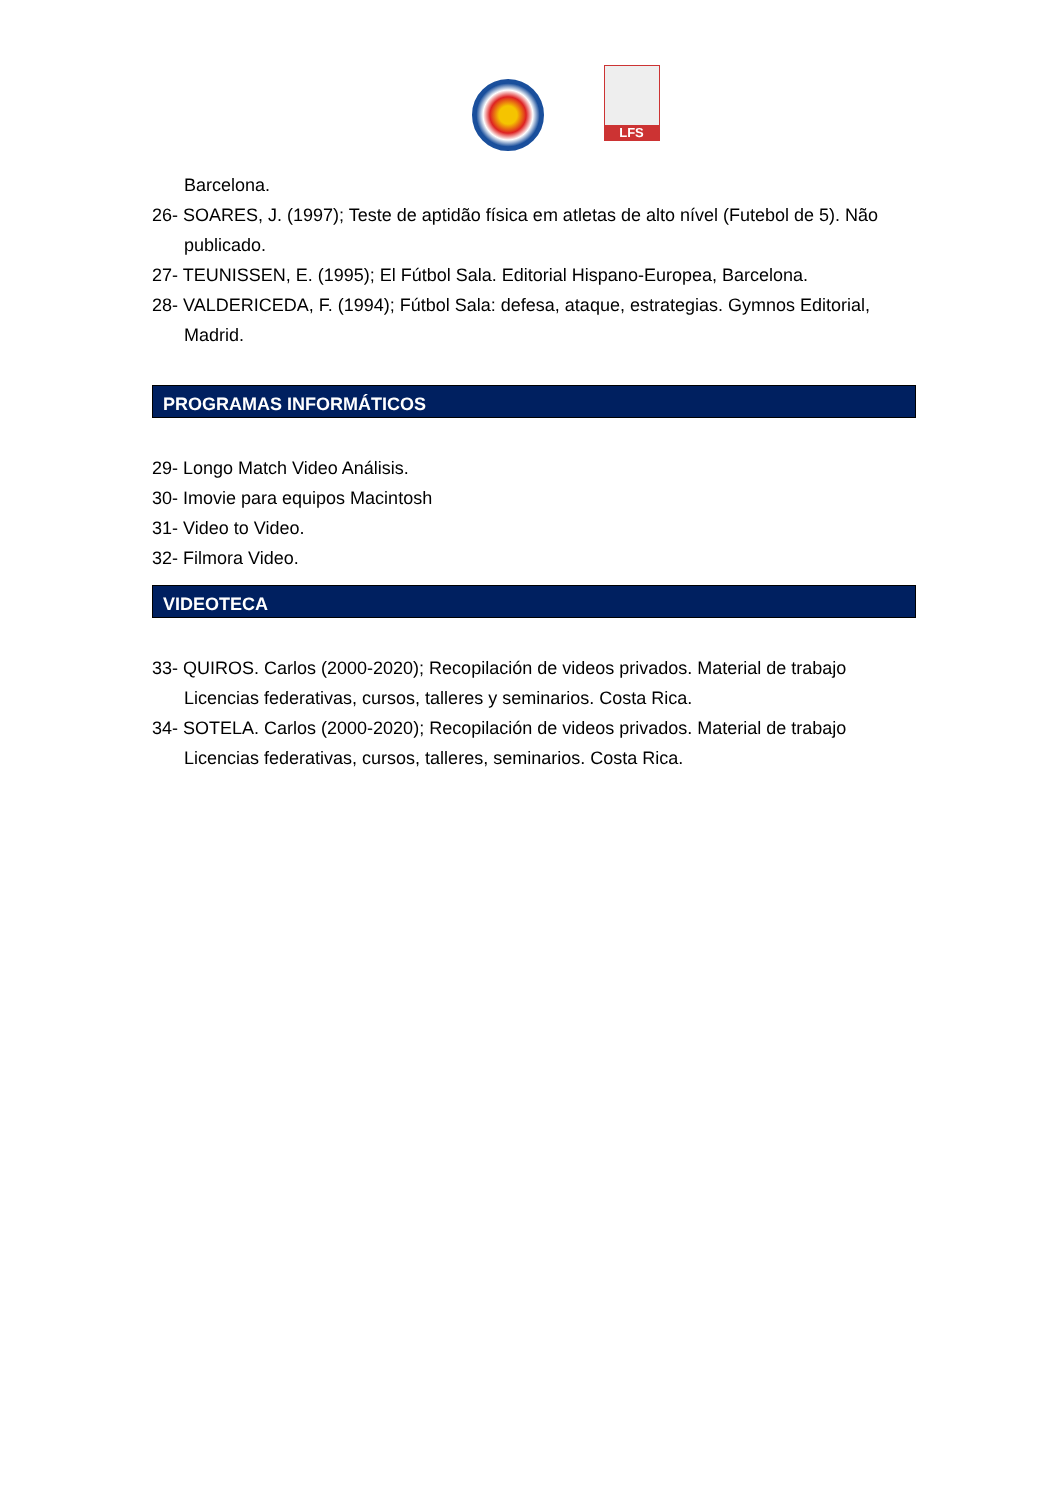LFS
Barcelona.
26- SOARES, J. (1997); Teste de aptidão física em atletas de alto nível (Futebol de 5). Não publicado.
27- TEUNISSEN, E. (1995); El Fútbol Sala. Editorial Hispano-Europea, Barcelona.
28- VALDERICEDA, F. (1994); Fútbol Sala: defesa, ataque, estrategias. Gymnos Editorial, Madrid.
PROGRAMAS INFORMÁTICOS
29- Longo Match Video Análisis.
30- Imovie para equipos Macintosh
31- Video to Video.
32- Filmora Video.
VIDEOTECA
33- QUIROS. Carlos (2000-2020); Recopilación de videos privados. Material de trabajo Licencias federativas, cursos, talleres y seminarios. Costa Rica.
34- SOTELA. Carlos (2000-2020); Recopilación de videos privados. Material de trabajo Licencias federativas, cursos, talleres, seminarios. Costa Rica.